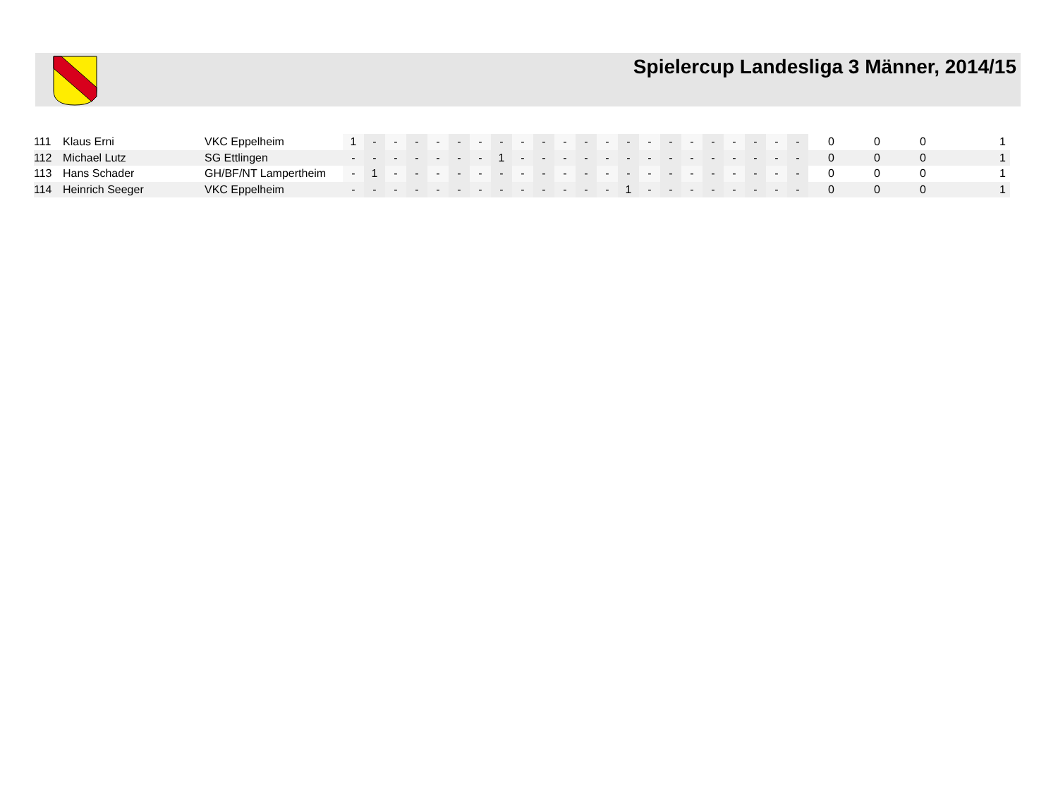Spielercup Landesliga 3 Männer, 2014/15
| 111 | Klaus Erni | VKC Eppelheim | 1 | - | - | - | - | - | - | - | - | - | - | - | - | - | - | - | - | - | - | - | - | - | 0 | 0 | 0 | 1 |
| 112 | Michael Lutz | SG Ettlingen | - | - | - | - | - | - | - | 1 | - | - | - | - | - | - | - | - | - | - | - | - | - | - | 0 | 0 | 0 | 1 |
| 113 | Hans Schader | GH/BF/NT Lampertheim | - | 1 | - | - | - | - | - | - | - | - | - | - | - | - | - | - | - | - | - | - | - | - | 0 | 0 | 0 | 1 |
| 114 | Heinrich Seeger | VKC Eppelheim | - | - | - | - | - | - | - | - | - | - | - | - | - | 1 | - | - | - | - | - | - | - | - | 0 | 0 | 0 | 1 |